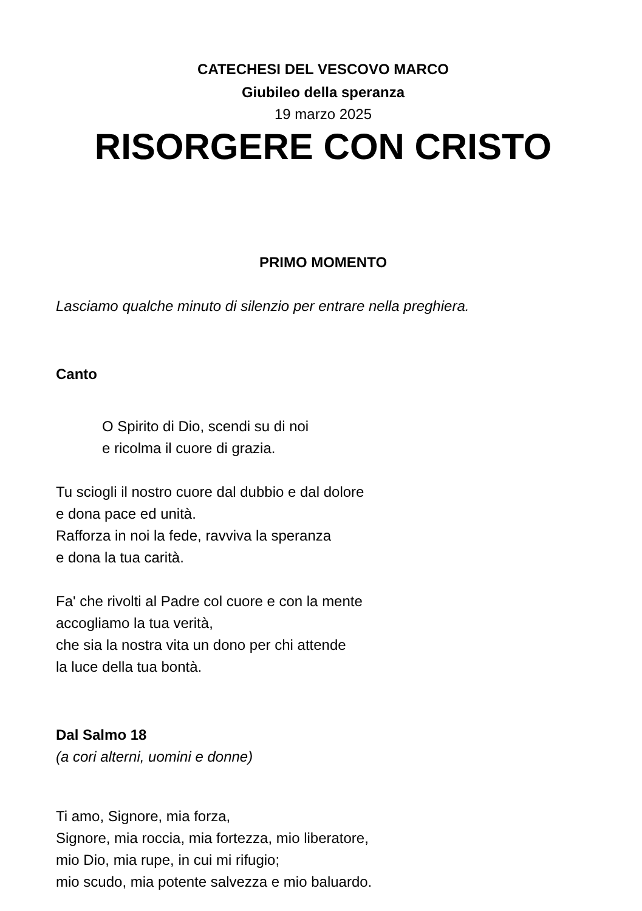CATECHESI DEL VESCOVO MARCO
Giubileo della speranza
19 marzo 2025
RISORGERE CON CRISTO
PRIMO MOMENTO
Lasciamo qualche minuto di silenzio per entrare nella preghiera.
Canto
O Spirito di Dio, scendi su di noi
e ricolma il cuore di grazia.
Tu sciogli il nostro cuore dal dubbio e dal dolore
e dona pace ed unità.
Rafforza in noi la fede, ravviva la speranza
e dona la tua carità.
Fa' che rivolti al Padre col cuore e con la mente
accogliamo la tua verità,
che sia la nostra vita un dono per chi attende
la luce della tua bontà.
Dal Salmo 18
(a cori alterni, uomini e donne)
Ti amo, Signore, mia forza,
Signore, mia roccia, mia fortezza, mio liberatore,
mio Dio, mia rupe, in cui mi rifugio;
mio scudo, mia potente salvezza e mio baluardo.